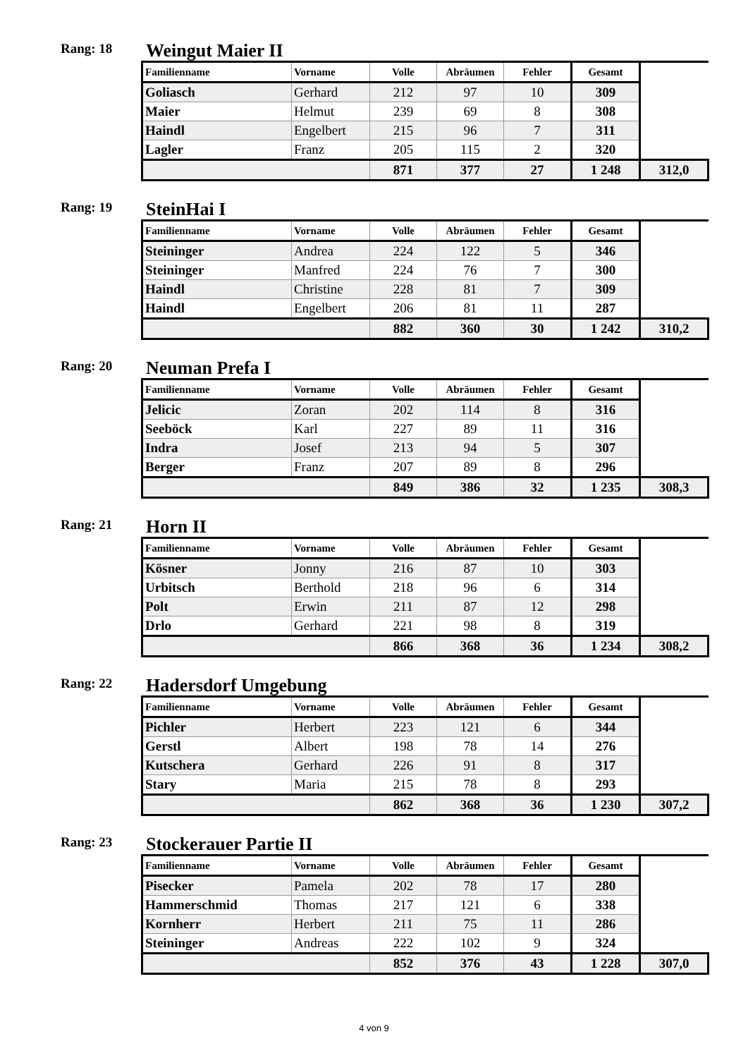Rang: 18
Weingut Maier II
| Familienname | Vorname | Volle | Abräumen | Fehler | Gesamt | |
| --- | --- | --- | --- | --- | --- | --- |
| Goliasch | Gerhard | 212 | 97 | 10 | 309 | |
| Maier | Helmut | 239 | 69 | 8 | 308 | |
| Haindl | Engelbert | 215 | 96 | 7 | 311 | |
| Lagler | Franz | 205 | 115 | 2 | 320 | |
| | | 871 | 377 | 27 | 1 248 | 312,0 |
Rang: 19
SteinHai I
| Familienname | Vorname | Volle | Abräumen | Fehler | Gesamt | |
| --- | --- | --- | --- | --- | --- | --- |
| Steininger | Andrea | 224 | 122 | 5 | 346 | |
| Steininger | Manfred | 224 | 76 | 7 | 300 | |
| Haindl | Christine | 228 | 81 | 7 | 309 | |
| Haindl | Engelbert | 206 | 81 | 11 | 287 | |
| | | 882 | 360 | 30 | 1 242 | 310,2 |
Rang: 20
Neuman Prefa I
| Familienname | Vorname | Volle | Abräumen | Fehler | Gesamt | |
| --- | --- | --- | --- | --- | --- | --- |
| Jelicic | Zoran | 202 | 114 | 8 | 316 | |
| Seeböck | Karl | 227 | 89 | 11 | 316 | |
| Indra | Josef | 213 | 94 | 5 | 307 | |
| Berger | Franz | 207 | 89 | 8 | 296 | |
| | | 849 | 386 | 32 | 1 235 | 308,3 |
Rang: 21
Horn II
| Familienname | Vorname | Volle | Abräumen | Fehler | Gesamt | |
| --- | --- | --- | --- | --- | --- | --- |
| Kösner | Jonny | 216 | 87 | 10 | 303 | |
| Urbitsch | Berthold | 218 | 96 | 6 | 314 | |
| Polt | Erwin | 211 | 87 | 12 | 298 | |
| Drlo | Gerhard | 221 | 98 | 8 | 319 | |
| | | 866 | 368 | 36 | 1 234 | 308,2 |
Rang: 22
Hadersdorf Umgebung
| Familienname | Vorname | Volle | Abräumen | Fehler | Gesamt | |
| --- | --- | --- | --- | --- | --- | --- |
| Pichler | Herbert | 223 | 121 | 6 | 344 | |
| Gerstl | Albert | 198 | 78 | 14 | 276 | |
| Kutschera | Gerhard | 226 | 91 | 8 | 317 | |
| Stary | Maria | 215 | 78 | 8 | 293 | |
| | | 862 | 368 | 36 | 1 230 | 307,2 |
Rang: 23
Stockerauer Partie II
| Familienname | Vorname | Volle | Abräumen | Fehler | Gesamt | |
| --- | --- | --- | --- | --- | --- | --- |
| Pisecker | Pamela | 202 | 78 | 17 | 280 | |
| Hammerschmid | Thomas | 217 | 121 | 6 | 338 | |
| Kornherr | Herbert | 211 | 75 | 11 | 286 | |
| Steininger | Andreas | 222 | 102 | 9 | 324 | |
| | | 852 | 376 | 43 | 1 228 | 307,0 |
4 von 9